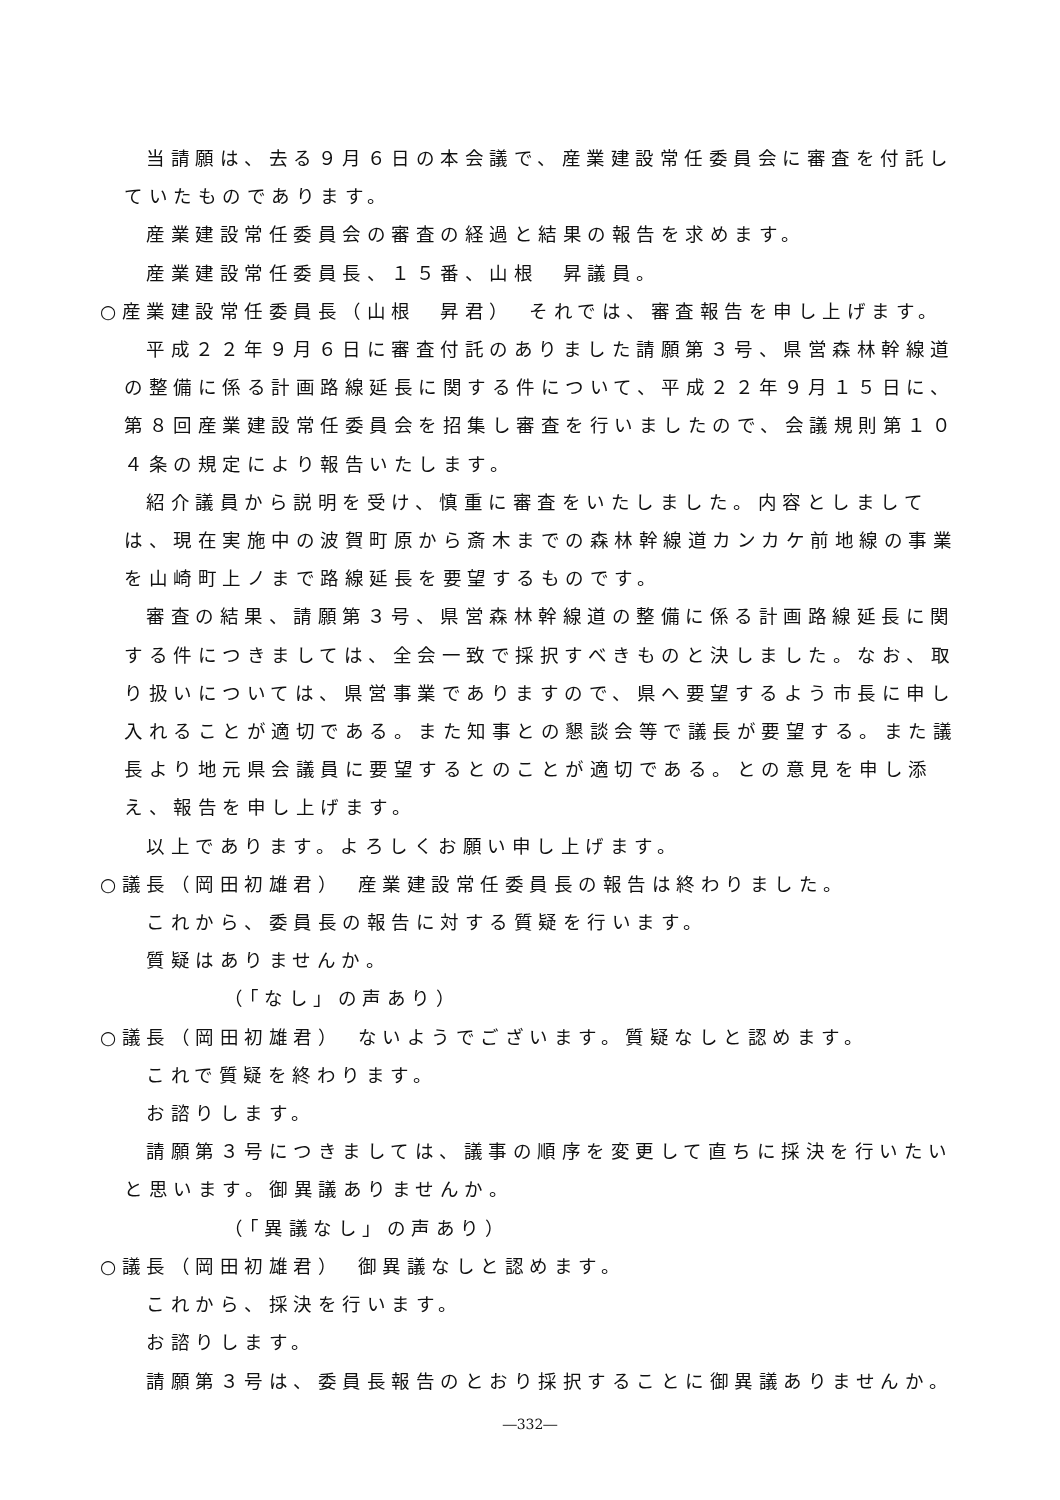当請願は、去る９月６日の本会議で、産業建設常任委員会に審査を付託していたものであります。
産業建設常任委員会の審査の経過と結果の報告を求めます。
産業建設常任委員長、１５番、山根　昇議員。
○産業建設常任委員長（山根　昇君）　それでは、審査報告を申し上げます。
平成２２年９月６日に審査付託のありました請願第３号、県営森林幹線道の整備に係る計画路線延長に関する件について、平成２２年９月１５日に、第８回産業建設常任委員会を招集し審査を行いましたので、会議規則第１０４条の規定により報告いたします。
紹介議員から説明を受け、慎重に審査をいたしました。内容としましては、現在実施中の波賀町原から斎木までの森林幹線道カンカケ前地線の事業を山崎町上ノまで路線延長を要望するものです。
審査の結果、請願第３号、県営森林幹線道の整備に係る計画路線延長に関する件につきましては、全会一致で採択すべきものと決しました。なお、取り扱いについては、県営事業でありますので、県へ要望するよう市長に申し入れることが適切である。また知事との懇談会等で議長が要望する。また議長より地元県会議員に要望するとのことが適切である。との意見を申し添え、報告を申し上げます。
以上であります。よろしくお願い申し上げます。
○議長（岡田初雄君）　産業建設常任委員長の報告は終わりました。
これから、委員長の報告に対する質疑を行います。
質疑はありませんか。
（「なし」の声あり）
○議長（岡田初雄君）　ないようでございます。質疑なしと認めます。
これで質疑を終わります。
お諮りします。
請願第３号につきましては、議事の順序を変更して直ちに採決を行いたいと思います。御異議ありませんか。
（「異議なし」の声あり）
○議長（岡田初雄君）　御異議なしと認めます。
これから、採決を行います。
お諮りします。
請願第３号は、委員長報告のとおり採択することに御異議ありませんか。
―332―